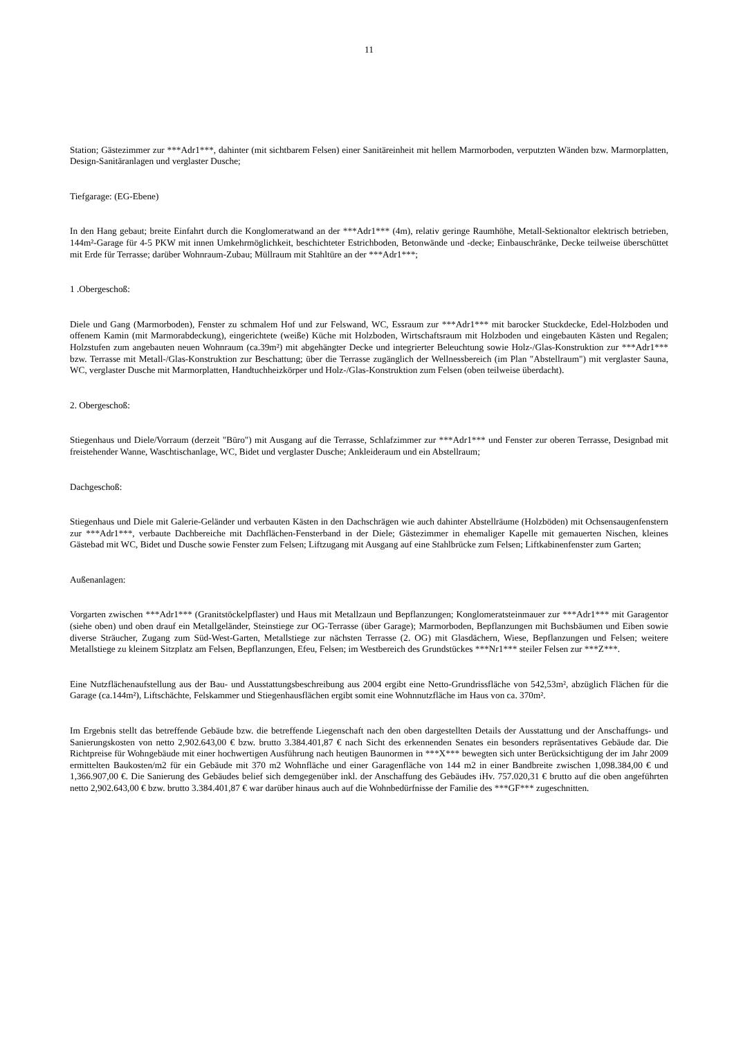11
Station; Gästezimmer zur ***Adr1***, dahinter (mit sichtbarem Felsen) einer Sanitäreinheit mit hellem Marmorboden, verputzten Wänden bzw. Marmorplatten, Design-Sanitäranlagen und verglaster Dusche;
Tiefgarage: (EG-Ebene)
In den Hang gebaut; breite Einfahrt durch die Konglomeratwand an der ***Adr1*** (4m), relativ geringe Raumhöhe, Metall-Sektionaltor elektrisch betrieben, 144m²-Garage für 4-5 PKW mit innen Umkehrmöglichkeit, beschichteter Estrichboden, Betonwände und -decke; Einbauschränke, Decke teilweise überschüttet mit Erde für Terrasse; darüber Wohnraum-Zubau; Müllraum mit Stahltüre an der ***Adr1***;
1 .Obergeschoß:
Diele und Gang (Marmorboden), Fenster zu schmalem Hof und zur Felswand, WC, Essraum zur ***Adr1*** mit barocker Stuckdecke, Edel-Holzboden und offenem Kamin (mit Marmorabdeckung), eingerichtete (weiße) Küche mit Holzboden, Wirtschaftsraum mit Holzboden und eingebauten Kästen und Regalen; Holzstufen zum angebauten neuen Wohnraum (ca.39m²) mit abgehängter Decke und integrierter Beleuchtung sowie Holz-/Glas-Konstruktion zur ***Adr1*** bzw. Terrasse mit Metall-/Glas-Konstruktion zur Beschattung; über die Terrasse zugänglich der Wellnessbereich (im Plan "Abstellraum") mit verglaster Sauna, WC, verglaster Dusche mit Marmorplatten, Handtuchheizkörper und Holz-/Glas-Konstruktion zum Felsen (oben teilweise überdacht).
2. Obergeschoß:
Stiegenhaus und Diele/Vorraum (derzeit "Büro") mit Ausgang auf die Terrasse, Schlafzimmer zur ***Adr1*** und Fenster zur oberen Terrasse, Designbad mit freistehender Wanne, Waschtischanlage, WC, Bidet und verglaster Dusche; Ankleideraum und ein Abstellraum;
Dachgeschoß:
Stiegenhaus und Diele mit Galerie-Geländer und verbauten Kästen in den Dachschrägen wie auch dahinter Abstellräume (Holzböden) mit Ochsensaugenfenstern zur ***Adr1***, verbaute Dachbereiche mit Dachflächen-Fensterband in der Diele; Gästezimmer in ehemaliger Kapelle mit gemauerten Nischen, kleines Gästebad mit WC, Bidet und Dusche sowie Fenster zum Felsen; Liftzugang mit Ausgang auf eine Stahlbrücke zum Felsen; Liftkabinenfenster zum Garten;
Außenanlagen:
Vorgarten zwischen ***Adr1*** (Granitstöckelpflaster) und Haus mit Metallzaun und Bepflanzungen; Konglomeratsteinmauer zur ***Adr1*** mit Garagentor (siehe oben) und oben drauf ein Metallgeländer, Steinstiege zur OG-Terrasse (über Garage); Marmorboden, Bepflanzungen mit Buchsbäumen und Eiben sowie diverse Sträucher, Zugang zum Süd-West-Garten, Metallstiege zur nächsten Terrasse (2. OG) mit Glasdächern, Wiese, Bepflanzungen und Felsen; weitere Metallstiege zu kleinem Sitzplatz am Felsen, Bepflanzungen, Efeu, Felsen; im Westbereich des Grundstückes ***Nr1*** steiler Felsen zur ***Z***.
Eine Nutzflächenaufstellung aus der Bau- und Ausstattungsbeschreibung aus 2004 ergibt eine Netto-Grundrissfläche von 542,53m², abzüglich Flächen für die Garage (ca.144m²), Liftschächte, Felskammer und Stiegenhausflächen ergibt somit eine Wohnnutzfläche im Haus von ca. 370m².
Im Ergebnis stellt das betreffende Gebäude bzw. die betreffende Liegenschaft nach den oben dargestellten Details der Ausstattung und der Anschaffungs- und Sanierungskosten von netto 2,902.643,00 € bzw. brutto 3.384.401,87 € nach Sicht des erkennenden Senates ein besonders repräsentatives Gebäude dar. Die Richtpreise für Wohngebäude mit einer hochwertigen Ausführung nach heutigen Baunormen in ***X*** bewegten sich unter Berücksichtigung der im Jahr 2009 ermittelten Baukosten/m2 für ein Gebäude mit 370 m2 Wohnfläche und einer Garagenfläche von 144 m2 in einer Bandbreite zwischen 1,098.384,00 € und 1,366.907,00 €. Die Sanierung des Gebäudes belief sich demgegenüber inkl. der Anschaffung des Gebäudes iHv. 757.020,31 € brutto auf die oben angeführten netto 2,902.643,00 € bzw. brutto 3.384.401,87 € war darüber hinaus auch auf die Wohnbedürfnisse der Familie des ***GF*** zugeschnitten.